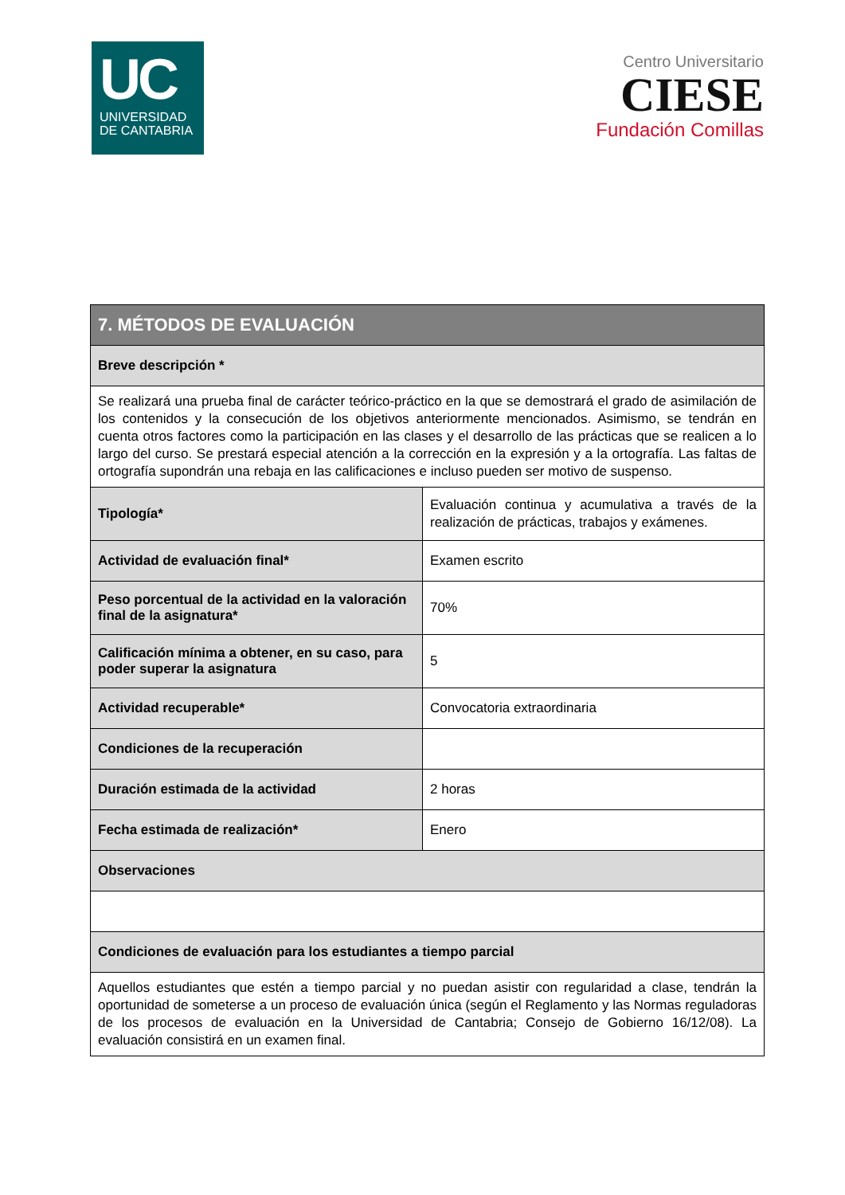UC
UNIVERSIDAD
DE CANTABRIA
Centro Universitario
CIESE
Fundación Comillas
| 7. MÉTODOS DE EVALUACIÓN | |
| --- | --- |
| Breve descripción * | |
| Se realizará una prueba final de carácter teórico-práctico en la que se demostrará el grado de asimilación de los contenidos y la consecución de los objetivos anteriormente mencionados. Asimismo, se tendrán en cuenta otros factores como la participación en las clases y el desarrollo de las prácticas que se realicen a lo largo del curso. Se prestará especial atención a la corrección en la expresión y a la ortografía. Las faltas de ortografía supondrán una rebaja en las calificaciones e incluso pueden ser motivo de suspenso. | |
| Tipología* | Evaluación continua y acumulativa a través de la realización de prácticas, trabajos y exámenes. |
| Actividad de evaluación final* | Examen escrito |
| Peso porcentual de la actividad en la valoración final de la asignatura* | 70% |
| Calificación mínima a obtener, en su caso, para poder superar la asignatura | 5 |
| Actividad recuperable* | Convocatoria extraordinaria |
| Condiciones de la recuperación | |
| Duración estimada de la actividad | 2 horas |
| Fecha estimada de realización* | Enero |
| Observaciones | |
| Condiciones de evaluación para los estudiantes a tiempo parcial | |
| Aquellos estudiantes que estén a tiempo parcial y no puedan asistir con regularidad a clase, tendrán la oportunidad de someterse a un proceso de evaluación única (según el Reglamento y las Normas reguladoras de los procesos de evaluación en la Universidad de Cantabria; Consejo de Gobierno 16/12/08). La evaluación consistirá en un examen final. | |